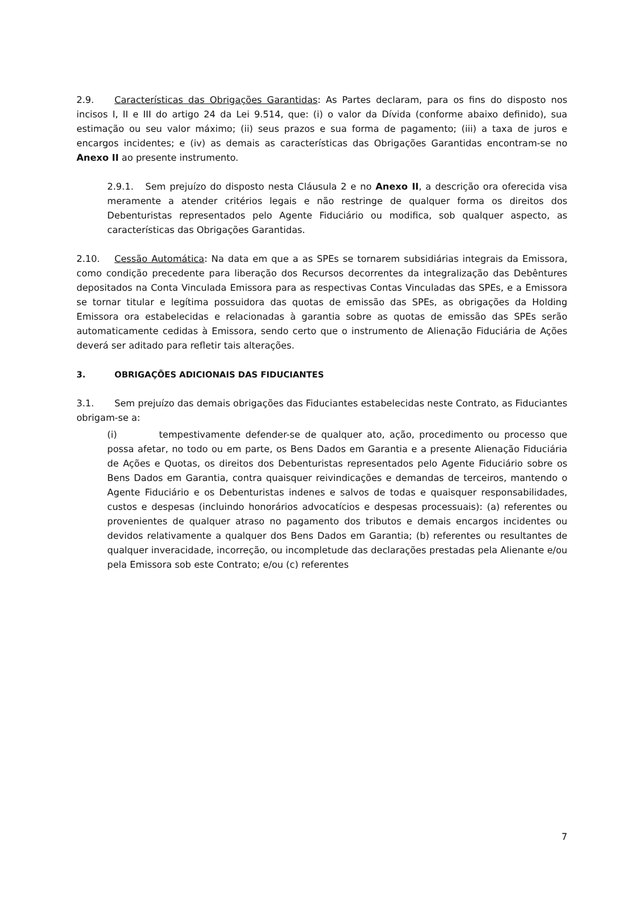2.9. Características das Obrigações Garantidas: As Partes declaram, para os fins do disposto nos incisos I, II e III do artigo 24 da Lei 9.514, que: (i) o valor da Dívida (conforme abaixo definido), sua estimação ou seu valor máximo; (ii) seus prazos e sua forma de pagamento; (iii) a taxa de juros e encargos incidentes; e (iv) as demais as características das Obrigações Garantidas encontram-se no Anexo II ao presente instrumento.
2.9.1. Sem prejuízo do disposto nesta Cláusula 2 e no Anexo II, a descrição ora oferecida visa meramente a atender critérios legais e não restringe de qualquer forma os direitos dos Debenturistas representados pelo Agente Fiduciário ou modifica, sob qualquer aspecto, as características das Obrigações Garantidas.
2.10. Cessão Automática: Na data em que a as SPEs se tornarem subsidiárias integrais da Emissora, como condição precedente para liberação dos Recursos decorrentes da integralização das Debêntures depositados na Conta Vinculada Emissora para as respectivas Contas Vinculadas das SPEs, e a Emissora se tornar titular e legítima possuidora das quotas de emissão das SPEs, as obrigações da Holding Emissora ora estabelecidas e relacionadas à garantia sobre as quotas de emissão das SPEs serão automaticamente cedidas à Emissora, sendo certo que o instrumento de Alienação Fiduciária de Ações deverá ser aditado para refletir tais alterações.
3. OBRIGAÇÕES ADICIONAIS DAS FIDUCIANTES
3.1. Sem prejuízo das demais obrigações das Fiduciantes estabelecidas neste Contrato, as Fiduciantes obrigam-se a:
(i) tempestivamente defender-se de qualquer ato, ação, procedimento ou processo que possa afetar, no todo ou em parte, os Bens Dados em Garantia e a presente Alienação Fiduciária de Ações e Quotas, os direitos dos Debenturistas representados pelo Agente Fiduciário sobre os Bens Dados em Garantia, contra quaisquer reivindicações e demandas de terceiros, mantendo o Agente Fiduciário e os Debenturistas indenes e salvos de todas e quaisquer responsabilidades, custos e despesas (incluindo honorários advocatícios e despesas processuais): (a) referentes ou provenientes de qualquer atraso no pagamento dos tributos e demais encargos incidentes ou devidos relativamente a qualquer dos Bens Dados em Garantia; (b) referentes ou resultantes de qualquer inveracidade, incorreção, ou incompletude das declarações prestadas pela Alienante e/ou pela Emissora sob este Contrato; e/ou (c) referentes
7